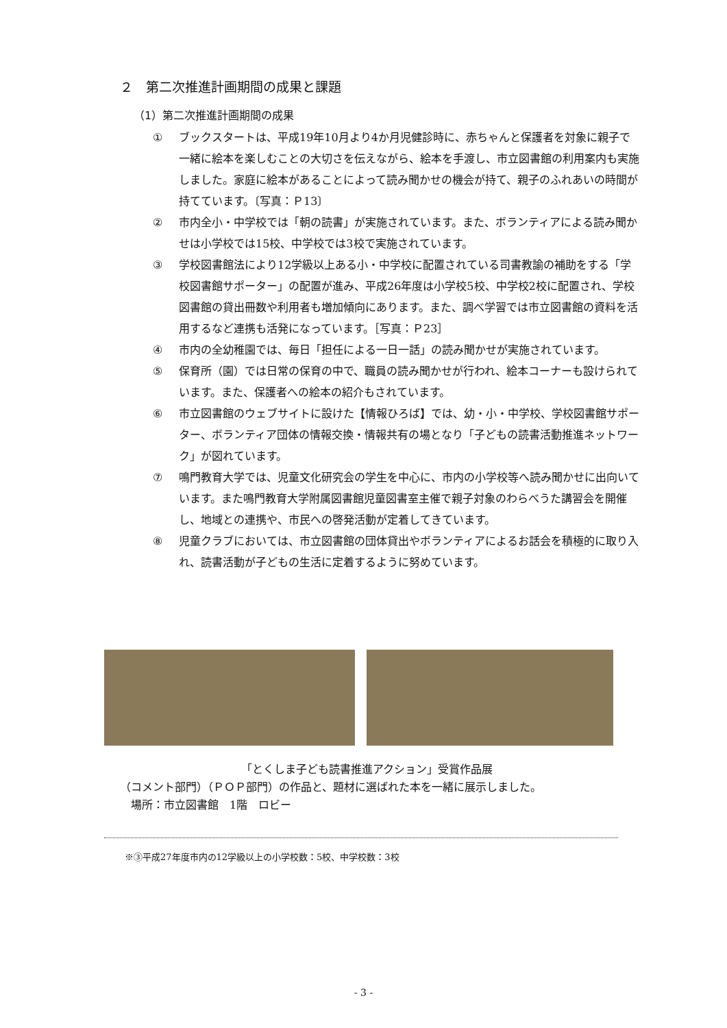２　第二次推進計画期間の成果と課題
（1）第二次推進計画期間の成果
① ブックスタートは、平成19年10月より4か月児健診時に、赤ちゃんと保護者を対象に親子で一緒に絵本を楽しむことの大切さを伝えながら、絵本を手渡し、市立図書館の利用案内も実施しました。家庭に絵本があることによって読み聞かせの機会が持て、親子のふれあいの時間が持てています。〔写真：Ｐ13〕
② 市内全小・中学校では「朝の読書」が実施されています。また、ボランティアによる読み聞かせは小学校では15校、中学校では3校で実施されています。
③ 学校図書館法により12学級以上ある小・中学校に配置されている司書教諭の補助をする「学校図書館サポーター」の配置が進み、平成26年度は小学校5校、中学校2校に配置され、学校図書館の貸出冊数や利用者も増加傾向にあります。また、調べ学習では市立図書館の資料を活用するなど連携も活発になっています。［写真：Ｐ23］
④ 市内の全幼稚園では、毎日「担任による一日一話」の読み聞かせが実施されています。
⑤ 保育所（園）では日常の保育の中で、職員の読み聞かせが行われ、絵本コーナーも設けられています。また、保護者への絵本の紹介もされています。
⑥ 市立図書館のウェブサイトに設けた【情報ひろば】では、幼・小・中学校、学校図書館サポーター、ボランティア団体の情報交換・情報共有の場となり「子どもの読書活動推進ネットワーク」が図れています。
⑦ 鳴門教育大学では、児童文化研究会の学生を中心に、市内の小学校等へ読み聞かせに出向いています。また鳴門教育大学附属図書館児童図書室主催で親子対象のわらべうた講習会を開催し、地域との連携や、市民への啓発活動が定着してきています。
⑧ 児童クラブにおいては、市立図書館の団体貸出やボランティアによるお話会を積極的に取り入れ、読書活動が子どもの生活に定着するように努めています。
「とくしま子ども読書推進アクション」受賞作品展
（コメント部門）（ＰＯＰ部門）の作品と、題材に選ばれた本を一緒に展示しました。
　場所：市立図書館　1階　ロビー
※③平成27年度市内の12学級以上の小学校数：5校、中学校数：3校
- 3 -